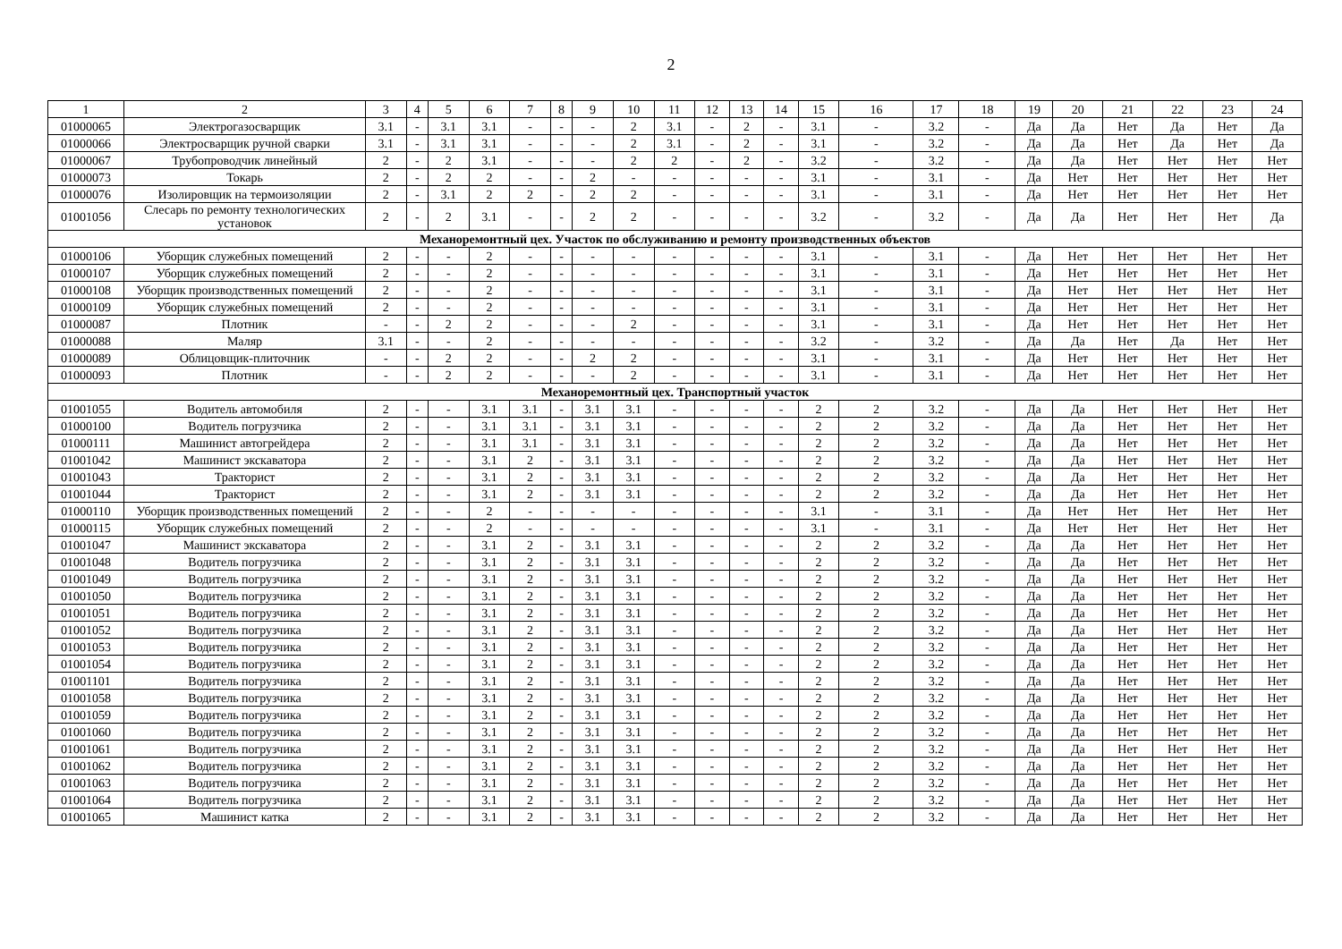2
| 1 | 2 | 3 | 4 | 5 | 6 | 7 | 8 | 9 | 10 | 11 | 12 | 13 | 14 | 15 | 16 | 17 | 18 | 19 | 20 | 21 | 22 | 23 | 24 |
| --- | --- | --- | --- | --- | --- | --- | --- | --- | --- | --- | --- | --- | --- | --- | --- | --- | --- | --- | --- | --- | --- | --- | --- |
| 01000065 | Электрогазосварщик | 3.1 | - | 3.1 | 3.1 | - | - | - | 2 | 3.1 | - | 2 | - | 3.1 | - | 3.2 | - | Да | Да | Нет | Да | Нет | Да |
| 01000066 | Электросварщик ручной сварки | 3.1 | - | 3.1 | 3.1 | - | - | - | 2 | 3.1 | - | 2 | - | 3.1 | - | 3.2 | - | Да | Да | Нет | Да | Нет | Да |
| 01000067 | Трубопроводчик линейный | 2 | - | 2 | 3.1 | - | - | - | 2 | 2 | - | 2 | - | 3.2 | - | 3.2 | - | Да | Да | Нет | Нет | Нет | Нет |
| 01000073 | Токарь | 2 | - | 2 | 2 | - | - | 2 | - | - | - | - | - | 3.1 | - | 3.1 | - | Да | Нет | Нет | Нет | Нет | Нет |
| 01000076 | Изолировщик на термоизоляции | 2 | - | 3.1 | 2 | 2 | - | 2 | 2 | - | - | - | - | 3.1 | - | 3.1 | - | Да | Нет | Нет | Нет | Нет | Нет |
| 01001056 | Слесарь по ремонту технологических установок | 2 | - | 2 | 3.1 | - | - | 2 | 2 | - | - | - | - | 3.2 | - | 3.2 | - | Да | Да | Нет | Нет | Нет | Да |
| Механоремонтный цех. Участок по обслуживанию и ремонту производственных объектов | | | | | | | | | | | | | | | | | | | | | | | |
| 01000106 | Уборщик служебных помещений | 2 | - | - | 2 | - | - | - | - | - | - | - | - | 3.1 | - | 3.1 | - | Да | Нет | Нет | Нет | Нет | Нет |
| 01000107 | Уборщик служебных помещений | 2 | - | - | 2 | - | - | - | - | - | - | - | - | 3.1 | - | 3.1 | - | Да | Нет | Нет | Нет | Нет | Нет |
| 01000108 | Уборщик производственных помещений | 2 | - | - | 2 | - | - | - | - | - | - | - | - | 3.1 | - | 3.1 | - | Да | Нет | Нет | Нет | Нет | Нет |
| 01000109 | Уборщик служебных помещений | 2 | - | - | 2 | - | - | - | - | - | - | - | - | 3.1 | - | 3.1 | - | Да | Нет | Нет | Нет | Нет | Нет |
| 01000087 | Плотник | - | - | 2 | 2 | - | - | - | 2 | - | - | - | - | 3.1 | - | 3.1 | - | Да | Нет | Нет | Нет | Нет | Нет |
| 01000088 | Маляр | 3.1 | - | - | 2 | - | - | - | - | - | - | - | - | 3.2 | - | 3.2 | - | Да | Да | Нет | Да | Нет | Нет |
| 01000089 | Облицовщик-плиточник | - | - | 2 | 2 | - | - | 2 | 2 | - | - | - | - | 3.1 | - | 3.1 | - | Да | Нет | Нет | Нет | Нет | Нет |
| 01000093 | Плотник | - | - | 2 | 2 | - | - | - | 2 | - | - | - | - | 3.1 | - | 3.1 | - | Да | Нет | Нет | Нет | Нет | Нет |
| Механоремонтный цех. Транспортный участок | | | | | | | | | | | | | | | | | | | | | | | |
| 01001055 | Водитель автомобиля | 2 | - | - | 3.1 | 3.1 | - | 3.1 | 3.1 | - | - | - | - | 2 | 2 | 3.2 | - | Да | Да | Нет | Нет | Нет | Нет |
| 01000100 | Водитель погрузчика | 2 | - | - | 3.1 | 3.1 | - | 3.1 | 3.1 | - | - | - | - | 2 | 2 | 3.2 | - | Да | Да | Нет | Нет | Нет | Нет |
| 01000111 | Машинист автогрейдера | 2 | - | - | 3.1 | 3.1 | - | 3.1 | 3.1 | - | - | - | - | 2 | 2 | 3.2 | - | Да | Да | Нет | Нет | Нет | Нет |
| 01001042 | Машинист экскаватора | 2 | - | - | 3.1 | 2 | - | 3.1 | 3.1 | - | - | - | - | 2 | 2 | 3.2 | - | Да | Да | Нет | Нет | Нет | Нет |
| 01001043 | Тракторист | 2 | - | - | 3.1 | 2 | - | 3.1 | 3.1 | - | - | - | - | 2 | 2 | 3.2 | - | Да | Да | Нет | Нет | Нет | Нет |
| 01001044 | Тракторист | 2 | - | - | 3.1 | 2 | - | 3.1 | 3.1 | - | - | - | - | 2 | 2 | 3.2 | - | Да | Да | Нет | Нет | Нет | Нет |
| 01000110 | Уборщик производственных помещений | 2 | - | - | 2 | - | - | - | - | - | - | - | - | 3.1 | - | 3.1 | - | Да | Нет | Нет | Нет | Нет | Нет |
| 01000115 | Уборщик служебных помещений | 2 | - | - | 2 | - | - | - | - | - | - | - | - | 3.1 | - | 3.1 | - | Да | Нет | Нет | Нет | Нет | Нет |
| 01001047 | Машинист экскаватора | 2 | - | - | 3.1 | 2 | - | 3.1 | 3.1 | - | - | - | - | 2 | 2 | 3.2 | - | Да | Да | Нет | Нет | Нет | Нет |
| 01001048 | Водитель погрузчика | 2 | - | - | 3.1 | 2 | - | 3.1 | 3.1 | - | - | - | - | 2 | 2 | 3.2 | - | Да | Да | Нет | Нет | Нет | Нет |
| 01001049 | Водитель погрузчика | 2 | - | - | 3.1 | 2 | - | 3.1 | 3.1 | - | - | - | - | 2 | 2 | 3.2 | - | Да | Да | Нет | Нет | Нет | Нет |
| 01001050 | Водитель погрузчика | 2 | - | - | 3.1 | 2 | - | 3.1 | 3.1 | - | - | - | - | 2 | 2 | 3.2 | - | Да | Да | Нет | Нет | Нет | Нет |
| 01001051 | Водитель погрузчика | 2 | - | - | 3.1 | 2 | - | 3.1 | 3.1 | - | - | - | - | 2 | 2 | 3.2 | - | Да | Да | Нет | Нет | Нет | Нет |
| 01001052 | Водитель погрузчика | 2 | - | - | 3.1 | 2 | - | 3.1 | 3.1 | - | - | - | - | 2 | 2 | 3.2 | - | Да | Да | Нет | Нет | Нет | Нет |
| 01001053 | Водитель погрузчика | 2 | - | - | 3.1 | 2 | - | 3.1 | 3.1 | - | - | - | - | 2 | 2 | 3.2 | - | Да | Да | Нет | Нет | Нет | Нет |
| 01001054 | Водитель погрузчика | 2 | - | - | 3.1 | 2 | - | 3.1 | 3.1 | - | - | - | - | 2 | 2 | 3.2 | - | Да | Да | Нет | Нет | Нет | Нет |
| 01001101 | Водитель погрузчика | 2 | - | - | 3.1 | 2 | - | 3.1 | 3.1 | - | - | - | - | 2 | 2 | 3.2 | - | Да | Да | Нет | Нет | Нет | Нет |
| 01001058 | Водитель погрузчика | 2 | - | - | 3.1 | 2 | - | 3.1 | 3.1 | - | - | - | - | 2 | 2 | 3.2 | - | Да | Да | Нет | Нет | Нет | Нет |
| 01001059 | Водитель погрузчика | 2 | - | - | 3.1 | 2 | - | 3.1 | 3.1 | - | - | - | - | 2 | 2 | 3.2 | - | Да | Да | Нет | Нет | Нет | Нет |
| 01001060 | Водитель погрузчика | 2 | - | - | 3.1 | 2 | - | 3.1 | 3.1 | - | - | - | - | 2 | 2 | 3.2 | - | Да | Да | Нет | Нет | Нет | Нет |
| 01001061 | Водитель погрузчика | 2 | - | - | 3.1 | 2 | - | 3.1 | 3.1 | - | - | - | - | 2 | 2 | 3.2 | - | Да | Да | Нет | Нет | Нет | Нет |
| 01001062 | Водитель погрузчика | 2 | - | - | 3.1 | 2 | - | 3.1 | 3.1 | - | - | - | - | 2 | 2 | 3.2 | - | Да | Да | Нет | Нет | Нет | Нет |
| 01001063 | Водитель погрузчика | 2 | - | - | 3.1 | 2 | - | 3.1 | 3.1 | - | - | - | - | 2 | 2 | 3.2 | - | Да | Да | Нет | Нет | Нет | Нет |
| 01001064 | Водитель погрузчика | 2 | - | - | 3.1 | 2 | - | 3.1 | 3.1 | - | - | - | - | 2 | 2 | 3.2 | - | Да | Да | Нет | Нет | Нет | Нет |
| 01001065 | Машинист катка | 2 | - | - | 3.1 | 2 | - | 3.1 | 3.1 | - | - | - | - | 2 | 2 | 3.2 | - | Да | Да | Нет | Нет | Нет | Нет |